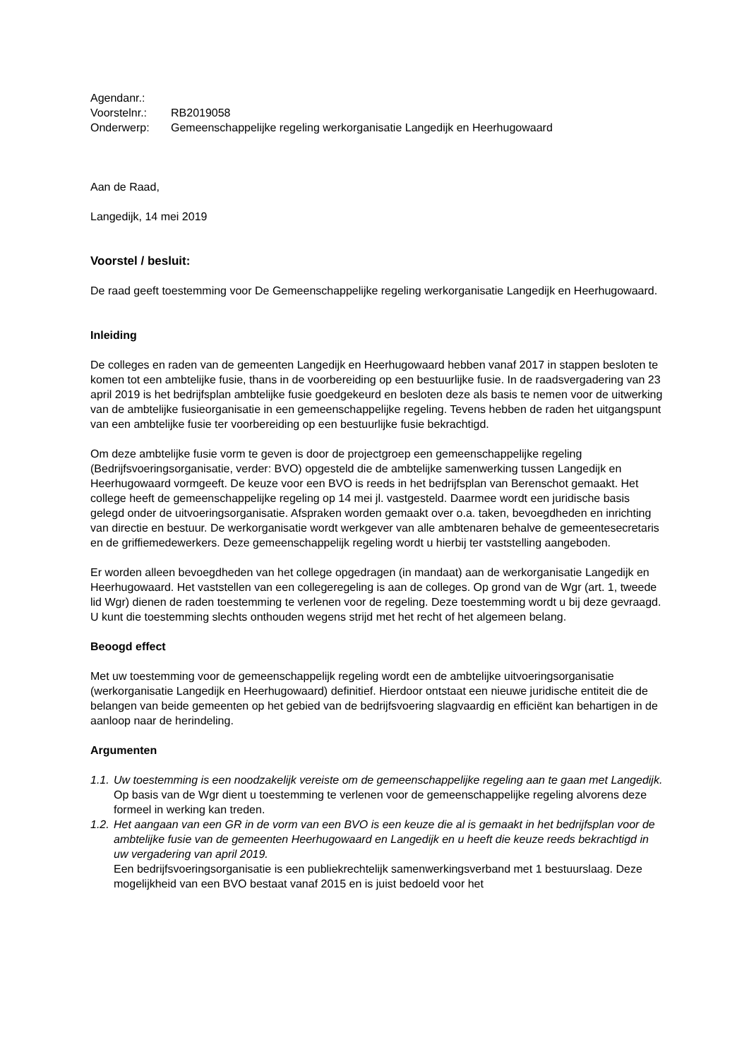| Agendanr.: | |
| Voorstelnr.: | RB2019058 |
| Onderwerp: | Gemeenschappelijke regeling werkorganisatie Langedijk en Heerhugowaard |
Aan de Raad,
Langedijk, 14 mei 2019
Voorstel / besluit:
De raad geeft toestemming voor De Gemeenschappelijke regeling werkorganisatie Langedijk en Heerhugowaard.
Inleiding
De colleges en raden van de gemeenten Langedijk en Heerhugowaard hebben vanaf 2017 in stappen besloten te komen tot een ambtelijke fusie, thans in de voorbereiding op een bestuurlijke fusie. In de raadsvergadering van 23 april 2019 is het bedrijfsplan ambtelijke fusie goedgekeurd en besloten deze als basis te nemen voor de uitwerking van de ambtelijke fusieorganisatie in een gemeenschappelijke regeling. Tevens hebben de raden het uitgangspunt van een ambtelijke fusie ter voorbereiding op een bestuurlijke fusie bekrachtigd.
Om deze ambtelijke fusie vorm te geven is door de projectgroep een gemeenschappelijke regeling (Bedrijfsvoeringsorganisatie, verder: BVO) opgesteld die de ambtelijke samenwerking tussen Langedijk en Heerhugowaard vormgeeft. De keuze voor een BVO is reeds in het bedrijfsplan van Berenschot gemaakt. Het college heeft de gemeenschappelijke regeling op 14 mei jl. vastgesteld. Daarmee wordt een juridische basis gelegd onder de uitvoeringsorganisatie. Afspraken worden gemaakt over o.a. taken, bevoegdheden en inrichting van directie en bestuur. De werkorganisatie wordt werkgever van alle ambtenaren behalve de gemeentesecretaris en de griffiemedewerkers. Deze gemeenschappelijk regeling wordt u hierbij ter vaststelling aangeboden.
Er worden alleen bevoegdheden van het college opgedragen (in mandaat) aan de werkorganisatie Langedijk en Heerhugowaard. Het vaststellen van een collegeregeling is aan de colleges. Op grond van de Wgr (art. 1, tweede lid Wgr) dienen de raden toestemming te verlenen voor de regeling. Deze toestemming wordt u bij deze gevraagd. U kunt die toestemming slechts onthouden wegens strijd met het recht of het algemeen belang.
Beoogd effect
Met uw toestemming voor de gemeenschappelijk regeling wordt een de ambtelijke uitvoeringsorganisatie (werkorganisatie Langedijk en Heerhugowaard) definitief. Hierdoor ontstaat een nieuwe juridische entiteit die de belangen van beide gemeenten op het gebied van de bedrijfsvoering slagvaardig en efficiënt kan behartigen in de aanloop naar de herindeling.
Argumenten
1.1.
Uw toestemming is een noodzakelijk vereiste om de gemeenschappelijke regeling aan te gaan met Langedijk.
Op basis van de Wgr dient u toestemming te verlenen voor de gemeenschappelijke regeling alvorens deze formeel in werking kan treden.
1.2.
Het aangaan van een GR in de vorm van een BVO is een keuze die al is gemaakt in het bedrijfsplan voor de ambtelijke fusie van de gemeenten Heerhugowaard en Langedijk en u heeft die keuze reeds bekrachtigd in uw vergadering van april 2019.
Een bedrijfsvoeringsorganisatie is een publiekrechtelijk samenwerkingsverband met 1 bestuurslaag. Deze mogelijkheid van een BVO bestaat vanaf 2015 en is juist bedoeld voor het